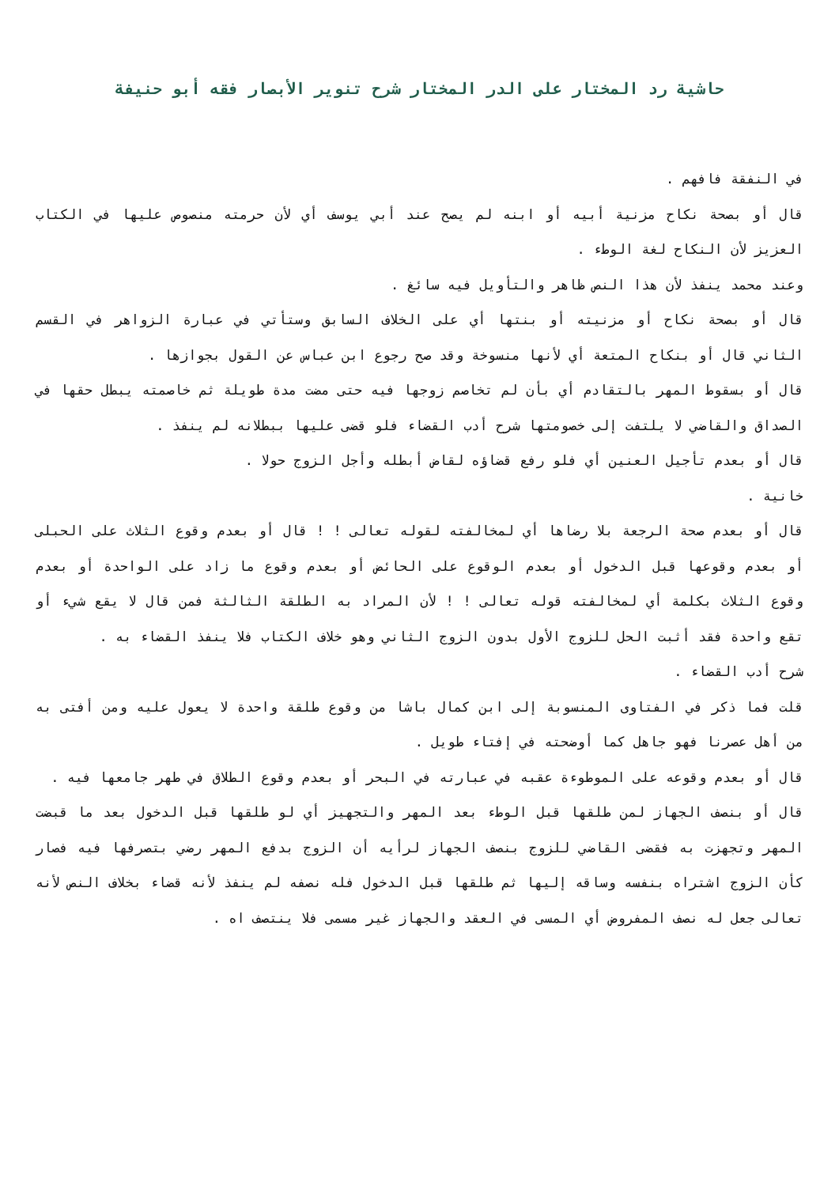حاشية رد المختار على الدر المختار شرح تنوير الأبصار فقه أبو حنيفة
في النفقة فافهم .
قال أو بصحة نكاح مزنية أبيه أو ابنه لم يصح عند أبي يوسف أي لأن حرمته منصوص عليها في الكتاب العزيز لأن النكاح لغة الوطء .
وعند محمد ينفذ لأن هذا النص ظاهر والتأويل فيه سائغ .
قال أو بصحة نكاح أو مزنيته أو بنتها أي على الخلاف السابق وستأتي في عبارة الزواهر في القسم الثاني قال أو بنكاح المتعة أي لأنها منسوخة وقد صح رجوع ابن عباس عن القول بجوازها .
قال أو بسقوط المهر بالتقادم أي بأن لم تخاصم زوجها فيه حتى مضت مدة طويلة ثم خاصمته يبطل حقها في الصداق والقاضي لا يلتفت إلى خصومتها شرح أدب القضاء فلو قضى عليها ببطلانه لم ينفذ .
قال أو بعدم تأجيل العنين أي فلو رفع قضاؤه لقاض أبطله وأجل الزوج حولا .
خانية .
قال أو بعدم صحة الرجعة بلا رضاها أي لمخالفته لقوله تعالى ! ! قال أو بعدم وقوع الثلاث على الحبلى أو بعدم وقوعها قبل الدخول أو بعدم الوقوع على الحائض أو بعدم وقوع ما زاد على الواحدة أو بعدم وقوع الثلاث بكلمة أي لمخالفته قوله تعالى ! ! لأن المراد به الطلقة الثالثة فمن قال لا يقع شيء أو تقع واحدة فقد أثبت الحل للزوج الأول بدون الزوج الثاني وهو خلاف الكتاب فلا ينفذ القضاء به .
شرح أدب القضاء .
قلت فما ذكر في الفتاوى المنسوبة إلى ابن كمال باشا من وقوع طلقة واحدة لا يعول عليه ومن أفتى به من أهل عصرنا فهو جاهل كما أوضحته في إفتاء طويل .
قال أو بعدم وقوعه على الموطوءة عقبه في عبارته في البحر أو بعدم وقوع الطلاق في طهر جامعها فيه .
قال أو بنصف الجهاز لمن طلقها قبل الوطء بعد المهر والتجهيز أي لو طلقها قبل الدخول بعد ما قبضت المهر وتجهزت به فقضى القاضي للزوج بنصف الجهاز لرأيه أن الزوج بدفع المهر رضي بتصرفها فيه فصار كأن الزوج اشتراه بنفسه وساقه إليها ثم طلقها قبل الدخول فله نصفه لم ينفذ لأنه قضاء بخلاف النص لأنه تعالى جعل له نصف المفروض أي المسى في العقد والجهاز غير مسمى فلا ينتصف اه .